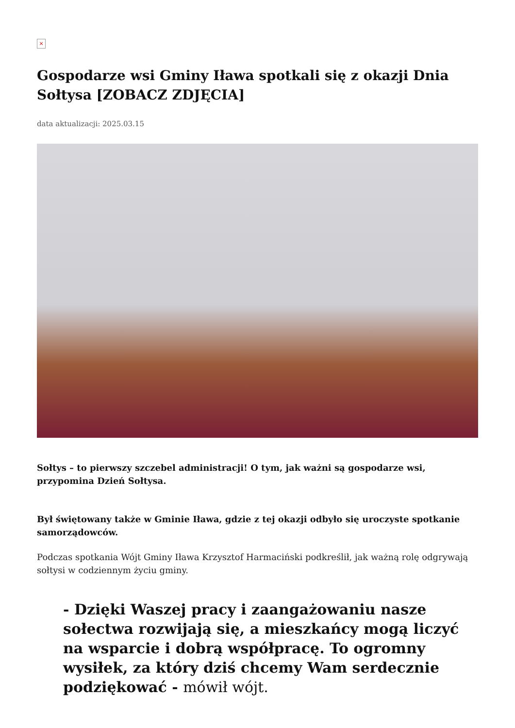×
Gospodarze wsi Gminy Iława spotkali się z okazji Dnia Sołtysa [ZOBACZ ZDJĘCIA]
data aktualizacji: 2025.03.15
Sołtys – to pierwszy szczebel administracji! O tym, jak ważni są gospodarze wsi, przypomina Dzień Sołtysa.
Był świętowany także w Gminie Iława, gdzie z tej okazji odbyło się uroczyste spotkanie samorządowców.
Podczas spotkania Wójt Gminy Iława Krzysztof Harmaciński podkreślił, jak ważną rolę odgrywają sołtysi w codziennym życiu gminy.
- Dzięki Waszej pracy i zaangażowaniu nasze sołectwa rozwijają się, a mieszkańcy mogą liczyć na wsparcie i dobrą współpracę. To ogromny wysiłek, za który dziś chcemy Wam serdecznie podziękować - mówił wójt.